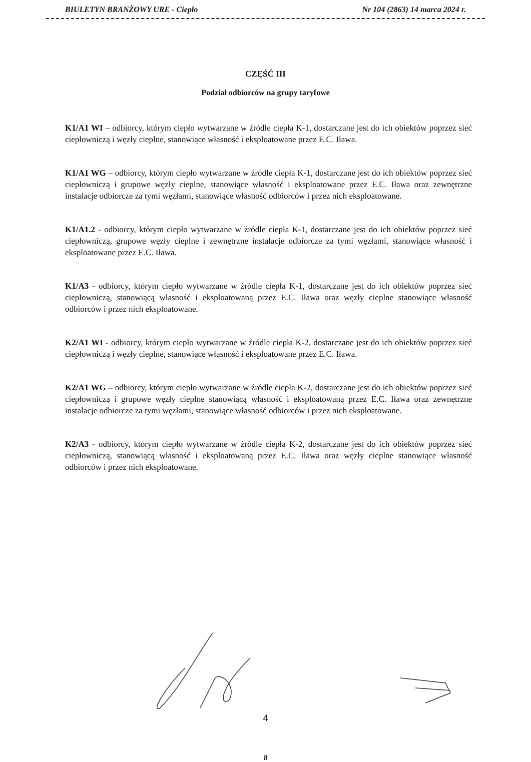BIULETYN BRANŻOWY URE - Ciepło Nr 104 (2863) 14 marca 2024 r.
CZĘŚĆ III
Podział odbiorców na grupy taryfowe
K1/A1 WI – odbiorcy, którym ciepło wytwarzane w źródle ciepła K-1, dostarczane jest do ich obiektów poprzez sieć ciepłowniczą i węzły cieplne, stanowiące własność i eksploatowane przez E.C. Iława.
K1/A1 WG – odbiorcy, którym ciepło wytwarzane w źródle ciepła K-1, dostarczane jest do ich obiektów poprzez sieć ciepłowniczą i grupowe węzły cieplne, stanowiące własność i eksploatowane przez E.C. Iława oraz zewnętrzne instalacje odbiorcze za tymi węzłami, stanowiące własność odbiorców i przez nich eksploatowane.
K1/A1.2 - odbiorcy, którym ciepło wytwarzane w źródle ciepła K-1, dostarczane jest do ich obiektów poprzez sieć ciepłowniczą, grupowe węzły cieplne i zewnętrzne instalacje odbiorcze za tymi węzłami, stanowiące własność i eksploatowane przez E.C. Iława.
K1/A3 - odbiorcy, którym ciepło wytwarzane w źródle ciepła K-1, dostarczane jest do ich obiektów poprzez sieć ciepłowniczą, stanowiącą własność i eksploatowaną przez E.C. Iława oraz węzły cieplne stanowiące własność odbiorców i przez nich eksploatowane.
K2/A1 WI - odbiorcy, którym ciepło wytwarzane w źródle ciepła K-2, dostarczane jest do ich obiektów poprzez sieć ciepłowniczą i węzły cieplne, stanowiące własność i eksploatowane przez E.C. Iława.
K2/A1 WG – odbiorcy, którym ciepło wytwarzane w źródle ciepła K-2, dostarczane jest do ich obiektów poprzez sieć ciepłowniczą i grupowe węzły cieplne stanowiącą własność i eksploatowaną przez E.C. Iława oraz zewnętrzne instalacje odbiorcze za tymi węzłami, stanowiące własność odbiorców i przez nich eksploatowane.
K2/A3 - odbiorcy, którym ciepło wytwarzane w źródle ciepła K-2, dostarczane jest do ich obiektów poprzez sieć ciepłowniczą, stanowiącą własność i eksploatowaną przez E.C. Iława oraz węzły cieplne stanowiące własność odbiorców i przez nich eksploatowane.
4
8